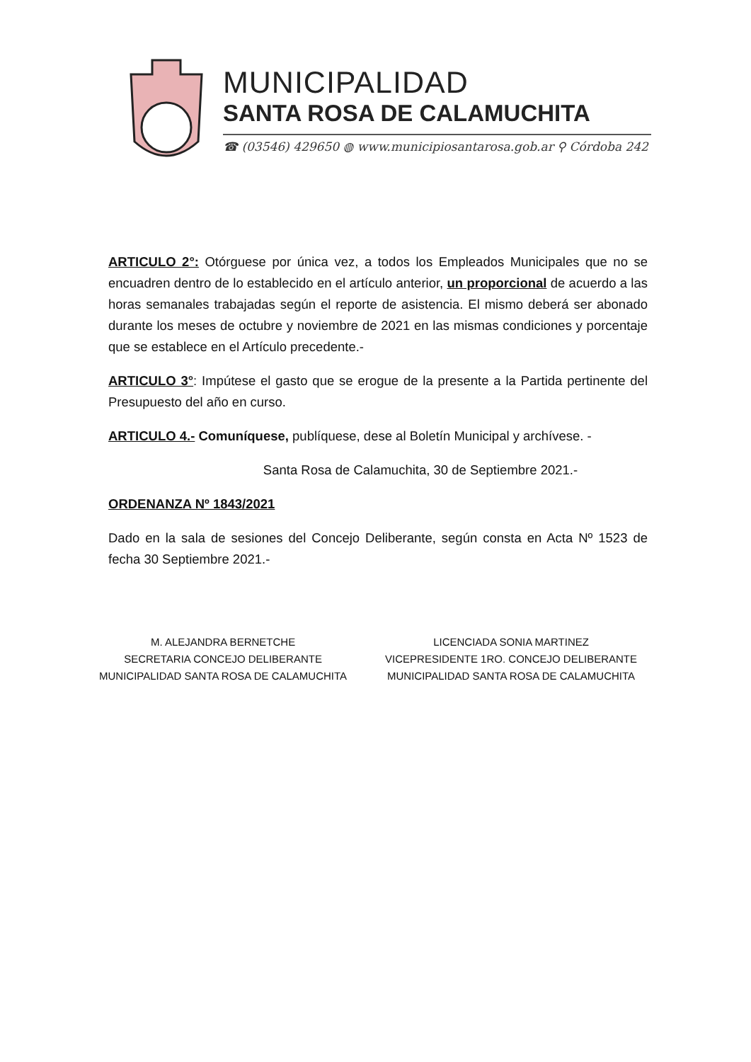MUNICIPALIDAD
SANTA ROSA DE CALAMUCHITA
☎ (03546) 429650 ◍ www.municipiosantarosa.gob.ar ⚲ Córdoba 242
ARTICULO 2°: Otórguese por única vez, a todos los Empleados Municipales que no se encuadren dentro de lo establecido en el artículo anterior, un proporcional de acuerdo a las horas semanales trabajadas según el reporte de asistencia. El mismo deberá ser abonado durante los meses de octubre y noviembre de 2021 en las mismas condiciones y porcentaje que se establece en el Artículo precedente.-
ARTICULO 3°: Impútese el gasto que se erogue de la presente a la Partida pertinente del Presupuesto del año en curso.
ARTICULO 4.- Comuníquese, publíquese, dese al Boletín Municipal y archívese. -
Santa Rosa de Calamuchita, 30 de Septiembre 2021.-
ORDENANZA Nº 1843/2021
Dado en la sala de sesiones del Concejo Deliberante, según consta en Acta Nº 1523 de fecha 30 Septiembre 2021.-
M. ALEJANDRA BERNETCHE
SECRETARIA CONCEJO DELIBERANTE
MUNICIPALIDAD SANTA ROSA DE CALAMUCHITA
LICENCIADA SONIA MARTINEZ
VICEPRESIDENTE 1RO. CONCEJO DELIBERANTE
MUNICIPALIDAD SANTA ROSA DE CALAMUCHITA